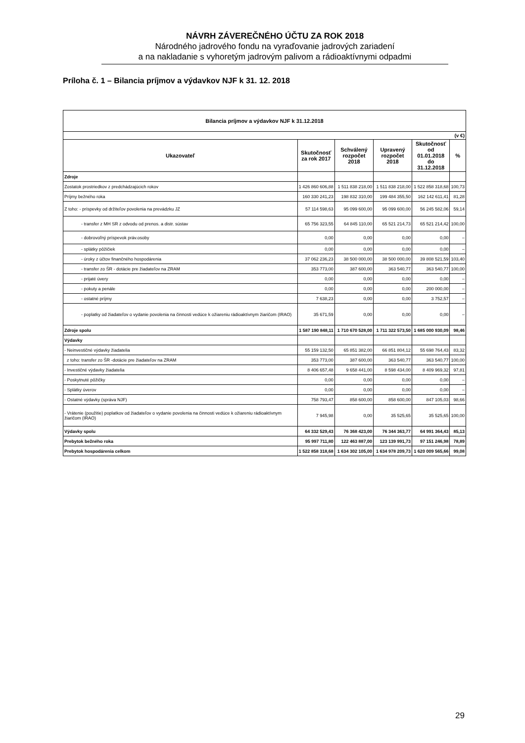NÁVRH ZÁVEREČNÉHO ÚČTU ZA ROK 2018
Národného jadrového fondu na vyraďovanie jadrových zariadení
a na nakladanie s vyhoretým jadrovým palivom a rádioaktívnymi odpadmi
Príloha č. 1 – Bilancia príjmov a výdavkov NJF k 31. 12. 2018
| Bilancia príjmov a výdavkov NJF k 31.12.2018 | | | | | |
| --- | --- | --- | --- | --- | --- |
| (v €) | | | | | |
| Ukazovateľ | Skutočnosť za rok 2017 | Schválený rozpočet 2018 | Upravený rozpočet 2018 | Skutočnosť od 01.01.2018 do 31.12.2018 | % |
| Zdroje | | | | | |
| Zostatok prostriedkov z predchádzajúcich rokov | 1 426 860 606,88 | 1 511 838 218,00 | 1 511 838 218,00 | 1 522 858 318,68 | 100,73 |
| Príjmy bežného roka | 160 330 241,23 | 198 832 310,00 | 199 484 355,50 | 162 142 611,41 | 81,28 |
| Z toho: - príspevky od držiteľov povolenia na prevádzku JZ | 57 114 598,63 | 95 099 600,00 | 95 099 600,00 | 56 245 582,06 | 59,14 |
| - transfer z MH SR z odvodu od prenos. a distr. sústav | 65 756 323,55 | 64 845 110,00 | 65 521 214,73 | 65 521 214,42 | 100,00 |
| - dobrovoľný príspevok práv.osoby | 0,00 | 0,00 | 0,00 | 0,00 | – |
| - splátky pôžičiek | 0,00 | 0,00 | 0,00 | 0,00 | – |
| - úroky z účtov finančného hospodárenia | 37 062 236,23 | 38 500 000,00 | 38 500 000,00 | 39 808 521,59 | 103,40 |
| - transfer zo ŠR - dotácie pre žiadateľov na ZRAM | 353 773,00 | 387 600,00 | 363 540,77 | 363 540,77 | 100,00 |
| - prijaté úvery | 0,00 | 0,00 | 0,00 | 0,00 | – |
| - pokuty a penále | 0,00 | 0,00 | 0,00 | 200 000,00 | – |
| - ostatné príjmy | 7 638,23 | 0,00 | 0,00 | 3 752,57 | – |
| - poplatky od žiadateľov o vydanie povolenia na činnosti vedúce k ožiareniu rádioaktívnym žiaričom (IRAO) | 35 671,59 | 0,00 | 0,00 | 0,00 | – |
| Zdroje spolu | 1 587 190 848,11 | 1 710 670 528,00 | 1 711 322 573,50 | 1 685 000 930,09 | 98,46 |
| Výdavky | | | | | |
| - Neinvestičné výdavky žiadatelia | 55 159 132,50 | 65 851 382,00 | 66 851 804,12 | 55 698 764,43 | 83,32 |
| z toho: transfer zo ŠR -dotácie pre žiadateľov na ZRAM | 353 773,00 | 387 600,00 | 363 540,77 | 363 540,77 | 100,00 |
| - Investičné výdavky žiadatelia | 8 406 657,48 | 9 658 441,00 | 8 598 434,00 | 8 409 969,32 | 97,81 |
| - Poskytnuté pôžičky | 0,00 | 0,00 | 0,00 | 0,00 | – |
| - Splátky úverov | 0,00 | 0,00 | 0,00 | 0,00 | – |
| - Ostatné výdavky (správa NJF) | 758 793,47 | 858 600,00 | 858 600,00 | 847 105,03 | 98,66 |
| - Vrátenie (použitie) poplatkov od žiadateľov o vydanie povolenia na činnosti vedúce k ožiareniu rádioaktívnym žiaričom (IRAO) | 7 945,98 | 0,00 | 35 525,65 | 35 525,65 | 100,00 |
| Výdavky spolu | 64 332 529,43 | 76 368 423,00 | 76 344 363,77 | 64 991 364,43 | 85,13 |
| Prebytok bežného roka | 95 997 711,80 | 122 463 887,00 | 123 139 991,73 | 97 151 246,98 | 78,89 |
| Prebytok hospodárenia celkom | 1 522 858 318,68 | 1 634 302 105,00 | 1 634 978 209,73 | 1 620 009 565,66 | 99,08 |
29